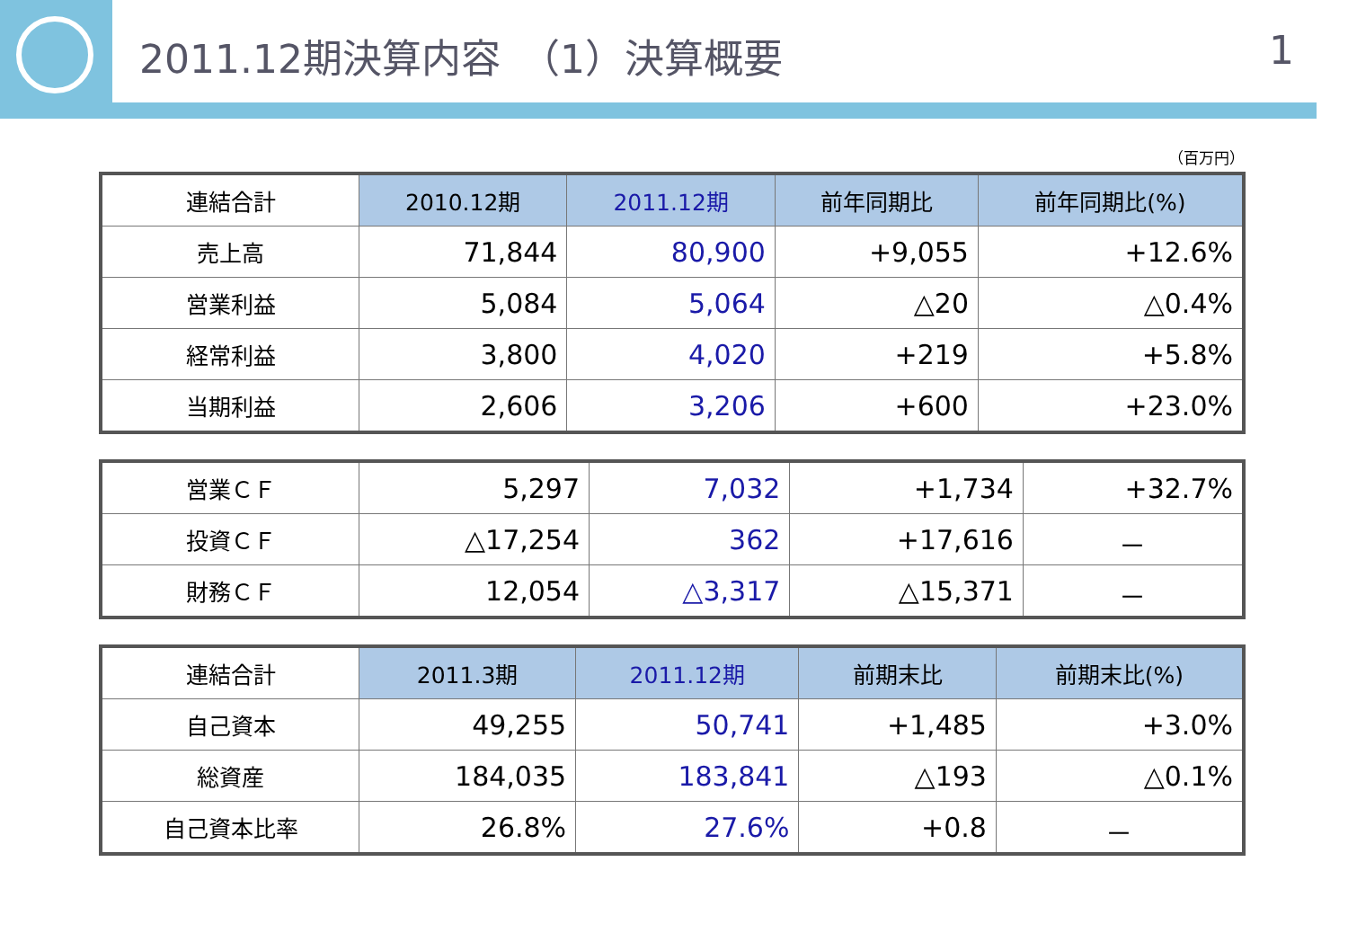2011.12期決算内容　（1）決算概要 1
（百万円）
| 連結合計 | 2010.12期 | 2011.12期 | 前年同期比 | 前年同期比(%) |
| --- | --- | --- | --- | --- |
| 売上高 | 71,844 | 80,900 | +9,055 | +12.6% |
| 営業利益 | 5,084 | 5,064 | △20 | △0.4% |
| 経常利益 | 3,800 | 4,020 | +219 | +5.8% |
| 当期利益 | 2,606 | 3,206 | +600 | +23.0% |
| 営業ＣＦ | 5,297 | 7,032 | +1,734 | +32.7% |
| 投資ＣＦ | △17,254 | 362 | +17,616 | － |
| 財務ＣＦ | 12,054 | △3,317 | △15,371 | － |
| 連結合計 | 2011.3期 | 2011.12期 | 前期末比 | 前期末比(%) |
| --- | --- | --- | --- | --- |
| 自己資本 | 49,255 | 50,741 | +1,485 | +3.0% |
| 総資産 | 184,035 | 183,841 | △193 | △0.1% |
| 自己資本比率 | 26.8% | 27.6% | +0.8 | － |